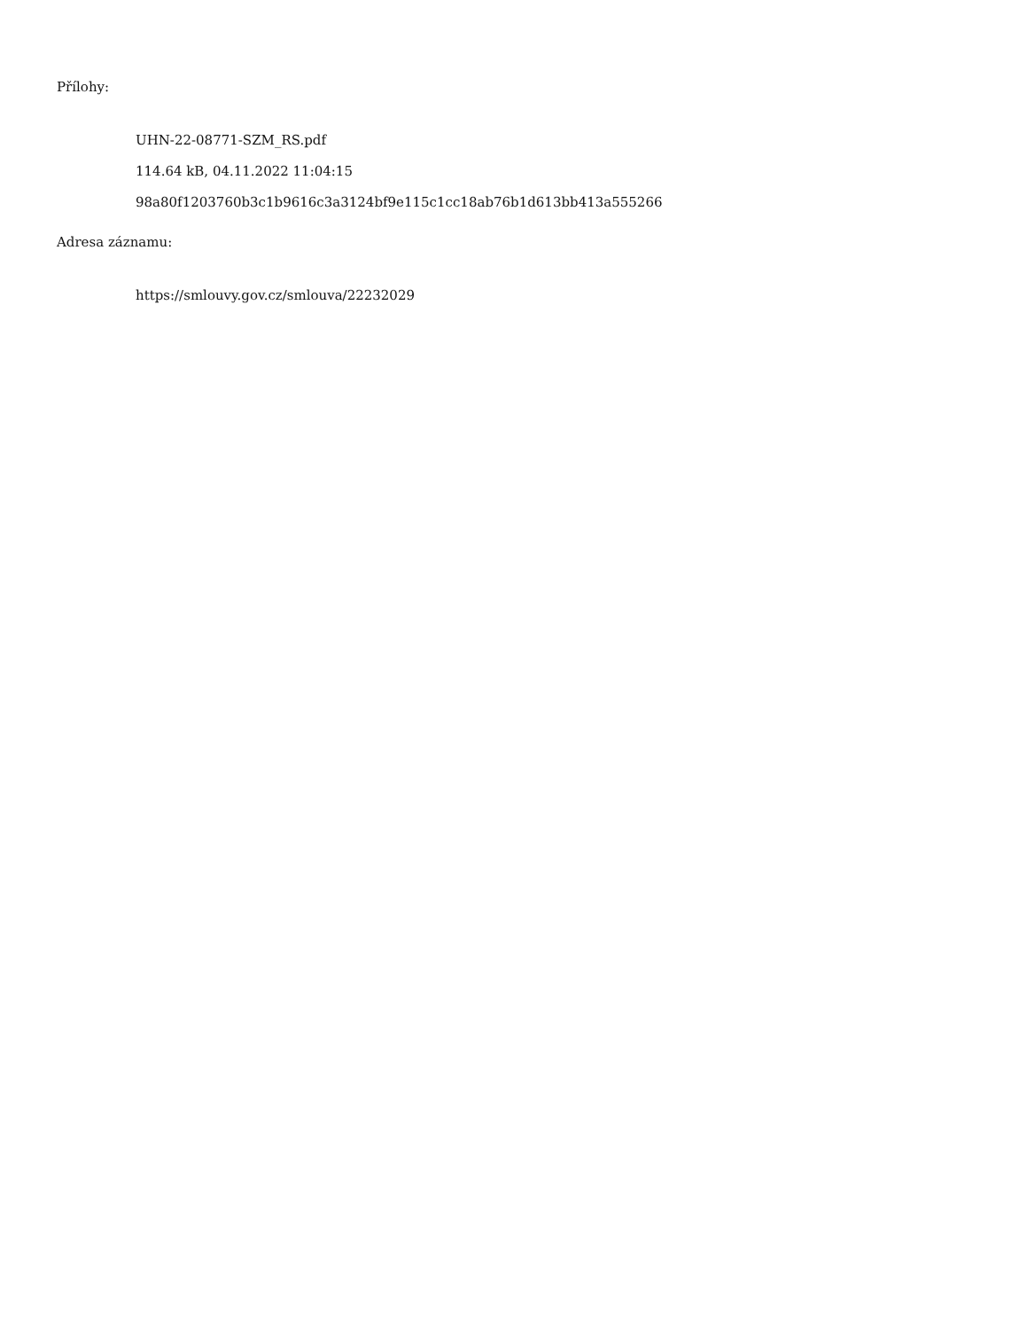Přílohy:
UHN-22-08771-SZM_RS.pdf
114.64 kB, 04.11.2022 11:04:15
98a80f1203760b3c1b9616c3a3124bf9e115c1cc18ab76b1d613bb413a555266
Adresa záznamu:
https://smlouvy.gov.cz/smlouva/22232029